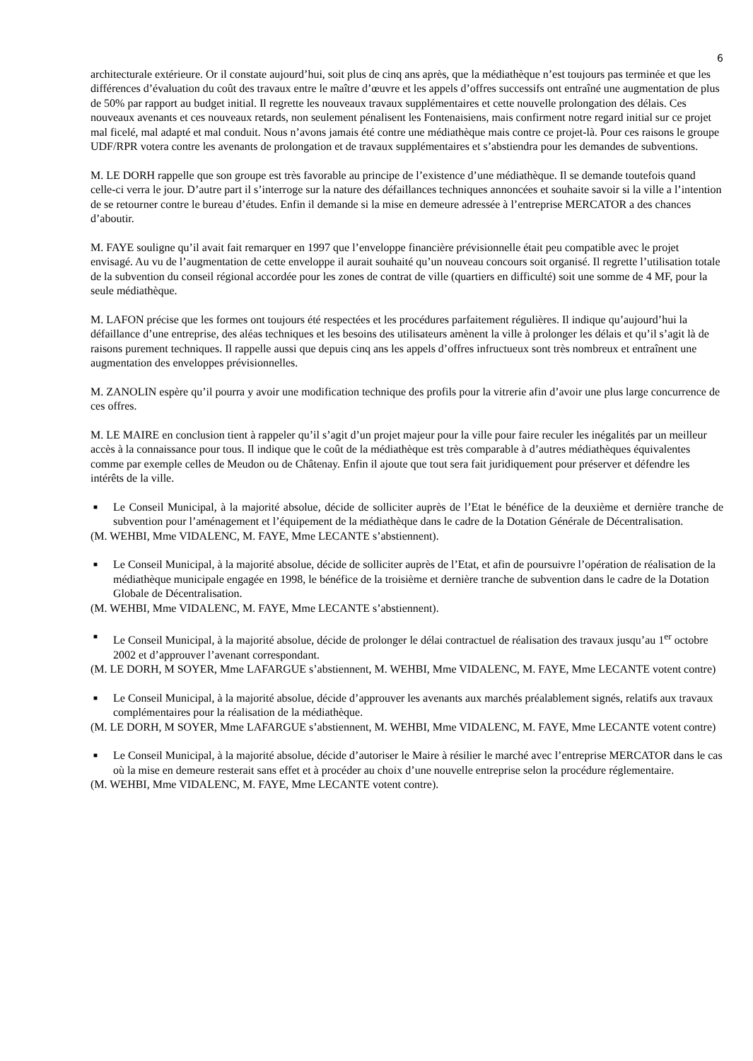6
architecturale extérieure. Or il constate aujourd’hui, soit plus de cinq ans après, que la médiathèque n’est toujours pas terminée et que les différences d’évaluation du coût des travaux entre le maître d’œuvre et les appels d’offres successifs ont entraîné une augmentation de plus de 50% par rapport au budget initial. Il regrette les nouveaux travaux supplémentaires et cette nouvelle prolongation des délais. Ces nouveaux avenants et ces nouveaux retards, non seulement pénalisent les Fontenaisiens, mais confirment notre regard initial sur ce projet mal ficelé, mal adapté et mal conduit. Nous n’avons jamais été contre une médiathèque mais contre ce projet-là. Pour ces raisons le groupe UDF/RPR votera contre les avenants de prolongation et de travaux supplémentaires et s’abstiendra pour les demandes de subventions.
M. LE DORH rappelle que son groupe est très favorable au principe de l’existence d’une médiathèque. Il se demande toutefois quand celle-ci verra le jour. D’autre part il s’interroge sur la nature des défaillances techniques annoncées et souhaite savoir si la ville a l’intention de se retourner contre le bureau d’études. Enfin il demande si la mise en demeure adressée à l’entreprise MERCATOR a des chances d’aboutir.
M. FAYE souligne qu’il avait fait remarquer en 1997 que l’enveloppe financière prévisionnelle était peu compatible avec le projet envisagé. Au vu de l’augmentation de cette enveloppe il aurait souhaité qu’un nouveau concours soit organisé. Il regrette l’utilisation totale de la subvention du conseil régional accordée pour les zones de contrat de ville (quartiers en difficulté) soit une somme de 4 MF, pour la seule médiathèque.
M. LAFON précise que les formes ont toujours été respectées et les procédures parfaitement régulières. Il indique qu’aujourd’hui la défaillance d’une entreprise, des aléas techniques et les besoins des utilisateurs amènent la ville à prolonger les délais et qu’il s’agit là de raisons purement techniques. Il rappelle aussi que depuis cinq ans les appels d’offres infructueux sont très nombreux et entraînent une augmentation des enveloppes prévisionnelles.
M. ZANOLIN espère qu’il pourra y avoir une modification technique des profils pour la vitrerie afin d’avoir une plus large concurrence de ces offres.
M. LE MAIRE en conclusion tient à rappeler qu’il s’agit d’un projet majeur pour la ville pour faire reculer les inégalités par un meilleur accès à la connaissance pour tous. Il indique que le coût de la médiathèque est très comparable à d’autres médiathèques équivalentes comme par exemple celles de Meudon ou de Châtenay. Enfin il ajoute que tout sera fait juridiquement pour préserver et défendre les intérêts de la ville.
■ Le Conseil Municipal, à la majorité absolue, décide de solliciter auprès de l’Etat le bénéfice de la deuxième et dernière tranche de subvention pour l’aménagement et l’équipement de la médiathèque dans le cadre de la Dotation Générale de Décentralisation.
(M. WEHBI, Mme VIDALENC, M. FAYE, Mme LECANTE s’abstiennent).
■ Le Conseil Municipal, à la majorité absolue, décide de solliciter auprès de l’Etat, et afin de poursuivre l’opération de réalisation de la médiathèque municipale engagée en 1998, le bénéfice de la troisième et dernière tranche de subvention dans le cadre de la Dotation Globale de Décentralisation.
(M. WEHBI, Mme VIDALENC, M. FAYE, Mme LECANTE s’abstiennent).
■ Le Conseil Municipal, à la majorité absolue, décide de prolonger le délai contractuel de réalisation des travaux jusqu’au 1<sup>er</sup> octobre 2002 et d’approuver l’avenant correspondant.
(M. LE DORH, M SOYER, Mme LAFARGUE s’abstiennent, M. WEHBI, Mme VIDALENC, M. FAYE, Mme LECANTE votent contre)
■ Le Conseil Municipal, à la majorité absolue, décide d’approuver les avenants aux marchés préalablement signés, relatifs aux travaux complémentaires pour la réalisation de la médiathèque.
(M. LE DORH, M SOYER, Mme LAFARGUE s’abstiennent, M. WEHBI, Mme VIDALENC, M. FAYE, Mme LECANTE votent contre)
■ Le Conseil Municipal, à la majorité absolue, décide d’autoriser le Maire à résilier le marché avec l’entreprise MERCATOR dans le cas où la mise en demeure resterait sans effet et à procéder au choix d’une nouvelle entreprise selon la procédure réglementaire.
(M. WEHBI, Mme VIDALENC, M. FAYE, Mme LECANTE votent contre).